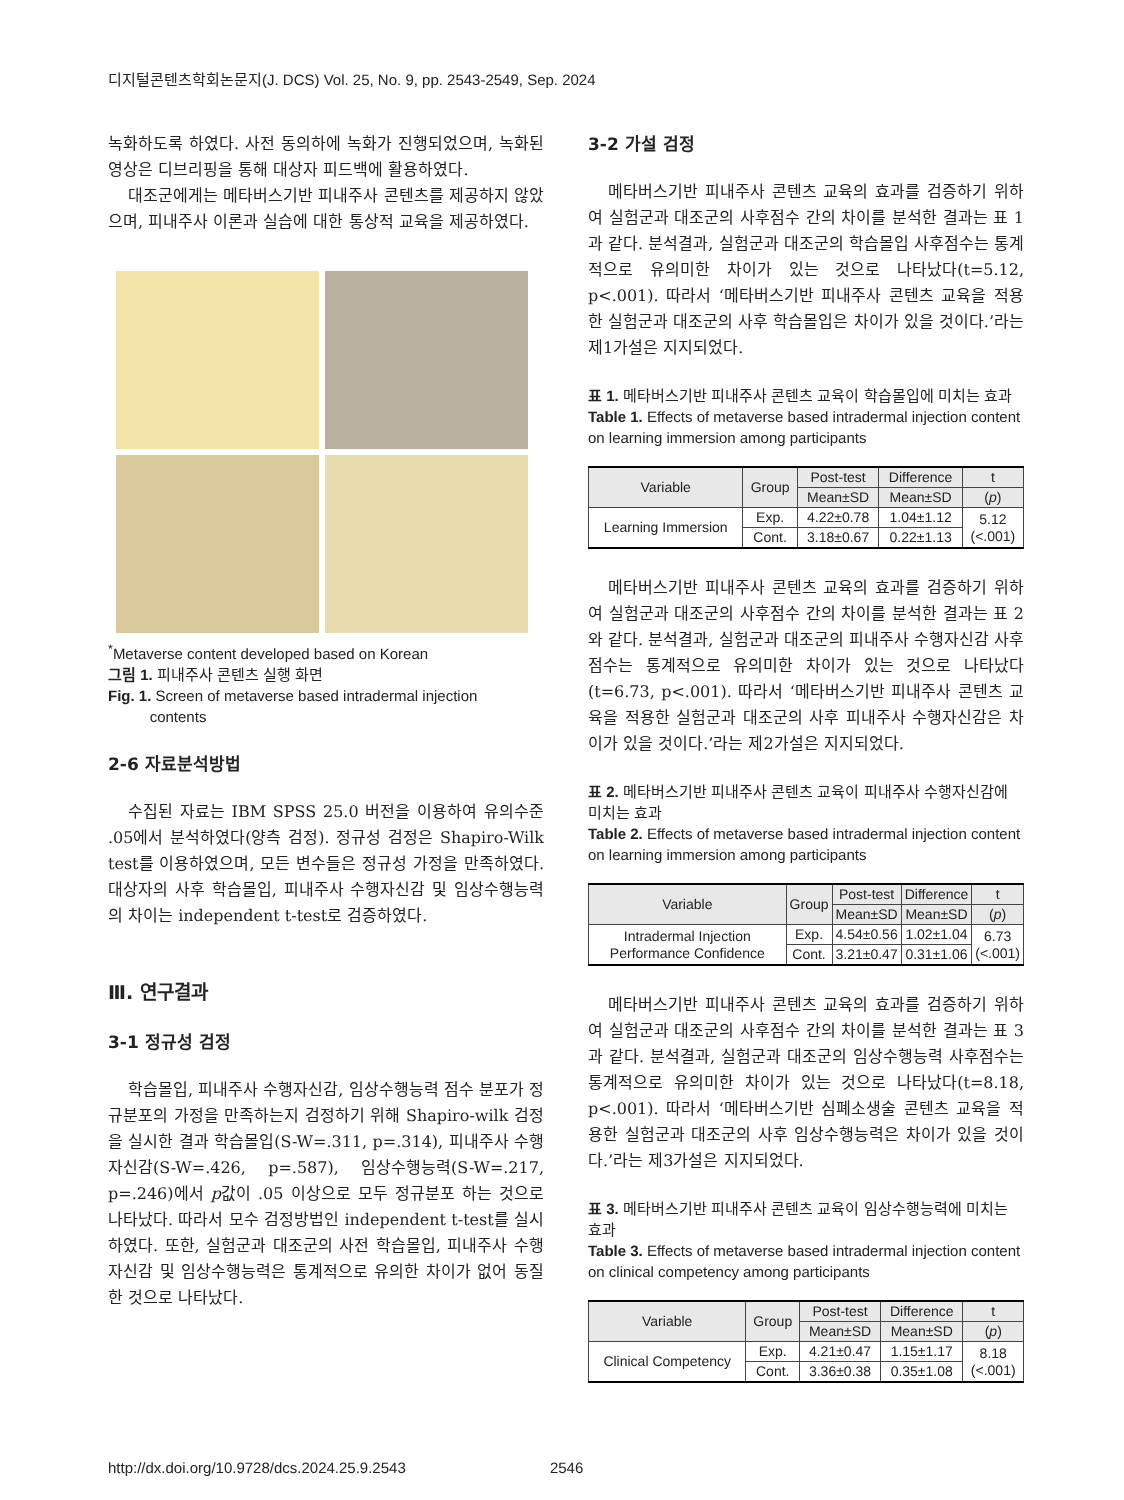디지털콘텐츠학회논문지(J. DCS) Vol. 25, No. 9, pp. 2543-2549, Sep. 2024
녹화하도록 하였다. 사전 동의하에 녹화가 진행되었으며, 녹화된 영상은 디브리핑을 통해 대상자 피드백에 활용하였다.
대조군에게는 메타버스기반 피내주사 콘텐츠를 제공하지 않았으며, 피내주사 이론과 실습에 대한 통상적 교육을 제공하였다.
<sup>*</sup> Metaverse content developed based on Korean
그림 1. 피내주사 콘텐츠 실행 화면
Fig. 1. Screen of metaverse based intradermal injection
contents
2-6 자료분석방법
수집된 자료는 IBM SPSS 25.0 버전을 이용하여 유의수준 .05에서 분석하였다(양측 검정). 정규성 검정은 Shapiro-Wilk test를 이용하였으며, 모든 변수들은 정규성 가정을 만족하였다. 대상자의 사후 학습몰입, 피내주사 수행자신감 및 임상수행능력의 차이는 independent t-test로 검증하였다.
Ⅲ. 연구결과
3-1 정규성 검정
학습몰입, 피내주사 수행자신감, 임상수행능력 점수 분포가 정규분포의 가정을 만족하는지 검정하기 위해 Shapiro-wilk 검정을 실시한 결과 학습몰입(S-W=.311, p=.314), 피내주사 수행자신감(S-W=.426, p=.587), 임상수행능력(S-W=.217, p=.246)에서 p값이 .05 이상으로 모두 정규분포 하는 것으로 나타났다. 따라서 모수 검정방법인 independent t-test를 실시하였다. 또한, 실험군과 대조군의 사전 학습몰입, 피내주사 수행자신감 및 임상수행능력은 통계적으로 유의한 차이가 없어 동질한 것으로 나타났다.
3-2 가설 검정
메타버스기반 피내주사 콘텐츠 교육의 효과를 검증하기 위하여 실험군과 대조군의 사후점수 간의 차이를 분석한 결과는 표 1과 같다. 분석결과, 실험군과 대조군의 학습몰입 사후점수는 통계적으로 유의미한 차이가 있는 것으로 나타났다(t=5.12, p<.001). 따라서 ‘메타버스기반 피내주사 콘텐츠 교육을 적용한 실험군과 대조군의 사후 학습몰입은 차이가 있을 것이다.’라는 제1가설은 지지되었다.
표 1. 메타버스기반 피내주사 콘텐츠 교육이 학습몰입에 미치는 효과
Table 1. Effects of metaverse based intradermal injection content on learning immersion among participants
| Variable | Group | Post-test | Difference | t |
| --- | --- | --- | --- | --- |
| | | Mean±SD | Mean±SD | ( p ) |
| Learning Immersion | Exp. | 4.22±0.78 | 1.04±1.12 | 5.12 (<.001) |
| | Cont. | 3.18±0.67 | 0.22±1.13 | |
메타버스기반 피내주사 콘텐츠 교육의 효과를 검증하기 위하여 실험군과 대조군의 사후점수 간의 차이를 분석한 결과는 표 2와 같다. 분석결과, 실험군과 대조군의 피내주사 수행자신감 사후점수는 통계적으로 유의미한 차이가 있는 것으로 나타났다(t=6.73, p<.001). 따라서 ‘메타버스기반 피내주사 콘텐츠 교육을 적용한 실험군과 대조군의 사후 피내주사 수행자신감은 차이가 있을 것이다.’라는 제2가설은 지지되었다.
표 2. 메타버스기반 피내주사 콘텐츠 교육이 피내주사 수행자신감에 미치는 효과
Table 2. Effects of metaverse based intradermal injection content on learning immersion among participants
| Variable | Group | Post-test | Difference | t |
| --- | --- | --- | --- | --- |
| | | Mean±SD | Mean±SD | ( p ) |
| Intradermal Injection Performance Confidence | Exp. | 4.54±0.56 | 1.02±1.04 | 6.73 (<.001) |
| | Cont. | 3.21±0.47 | 0.31±1.06 | |
메타버스기반 피내주사 콘텐츠 교육의 효과를 검증하기 위하여 실험군과 대조군의 사후점수 간의 차이를 분석한 결과는 표 3과 같다. 분석결과, 실험군과 대조군의 임상수행능력 사후점수는 통계적으로 유의미한 차이가 있는 것으로 나타났다(t=8.18, p<.001). 따라서 ‘메타버스기반 심폐소생술 콘텐츠 교육을 적용한 실험군과 대조군의 사후 임상수행능력은 차이가 있을 것이다.’라는 제3가설은 지지되었다.
표 3. 메타버스기반 피내주사 콘텐츠 교육이 임상수행능력에 미치는 효과
Table 3. Effects of metaverse based intradermal injection content on clinical competency among participants
| Variable | Group | Post-test | Difference | t |
| --- | --- | --- | --- | --- |
| | | Mean±SD | Mean±SD | ( p ) |
| Clinical Competency | Exp. | 4.21±0.47 | 1.15±1.17 | 8.18 (<.001) |
| | Cont. | 3.36±0.38 | 0.35±1.08 | |
http://dx.doi.org/10.9728/dcs.2024.25.9.2543 2546